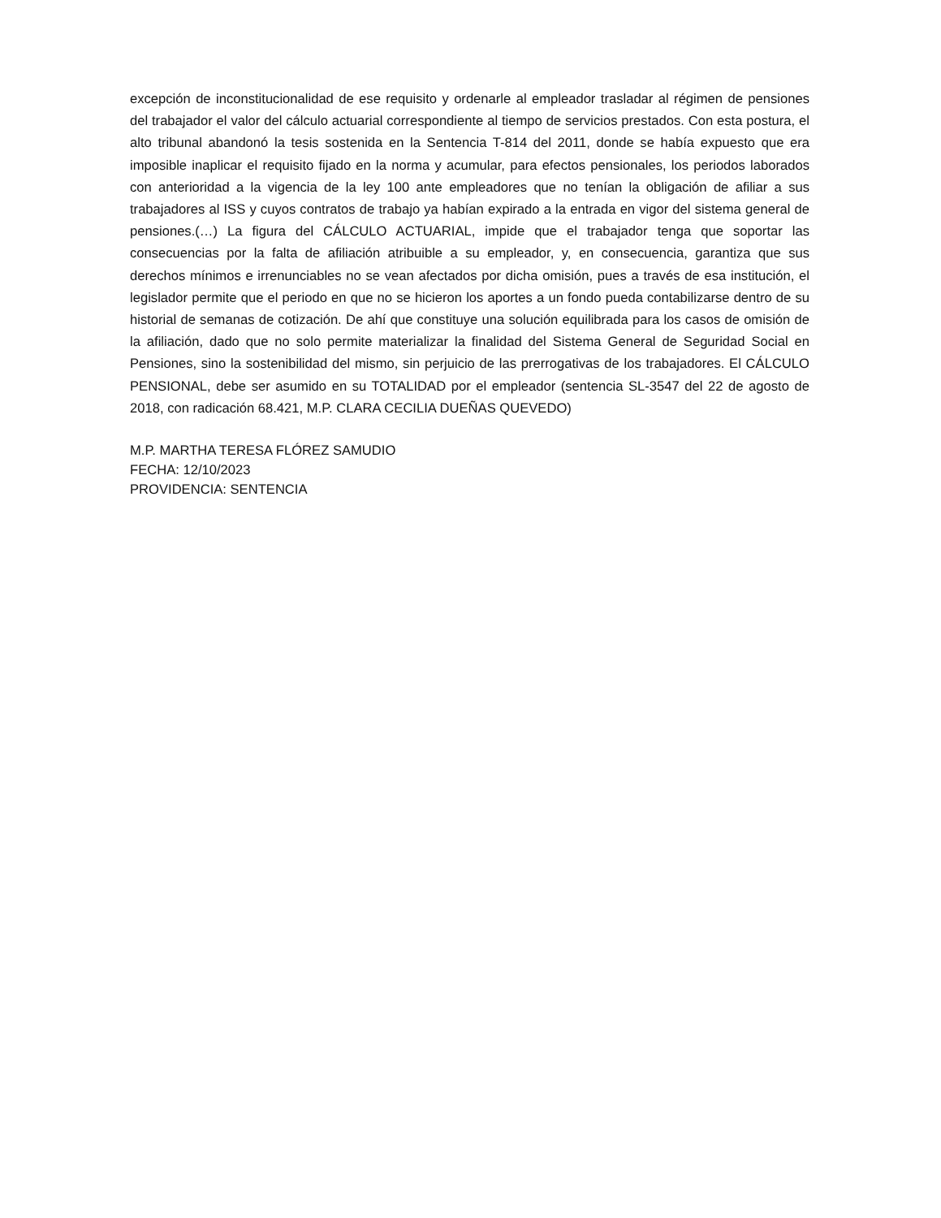excepción de inconstitucionalidad de ese requisito y ordenarle al empleador trasladar al régimen de pensiones del trabajador el valor del cálculo actuarial correspondiente al tiempo de servicios prestados. Con esta postura, el alto tribunal abandonó la tesis sostenida en la Sentencia T-814 del 2011, donde se había expuesto que era imposible inaplicar el requisito fijado en la norma y acumular, para efectos pensionales, los periodos laborados con anterioridad a la vigencia de la ley 100 ante empleadores que no tenían la obligación de afiliar a sus trabajadores al ISS y cuyos contratos de trabajo ya habían expirado a la entrada en vigor del sistema general de pensiones.(…) La figura del CÁLCULO ACTUARIAL, impide que el trabajador tenga que soportar las consecuencias por la falta de afiliación atribuible a su empleador, y, en consecuencia, garantiza que sus derechos mínimos e irrenunciables no se vean afectados por dicha omisión, pues a través de esa institución, el legislador permite que el periodo en que no se hicieron los aportes a un fondo pueda contabilizarse dentro de su historial de semanas de cotización. De ahí que constituye una solución equilibrada para los casos de omisión de la afiliación, dado que no solo permite materializar la finalidad del Sistema General de Seguridad Social en Pensiones, sino la sostenibilidad del mismo, sin perjuicio de las prerrogativas de los trabajadores. El CÁLCULO PENSIONAL, debe ser asumido en su TOTALIDAD por el empleador (sentencia SL-3547 del 22 de agosto de 2018, con radicación 68.421, M.P. CLARA CECILIA DUEÑAS QUEVEDO)
M.P. MARTHA TERESA FLÓREZ SAMUDIO
FECHA: 12/10/2023
PROVIDENCIA: SENTENCIA